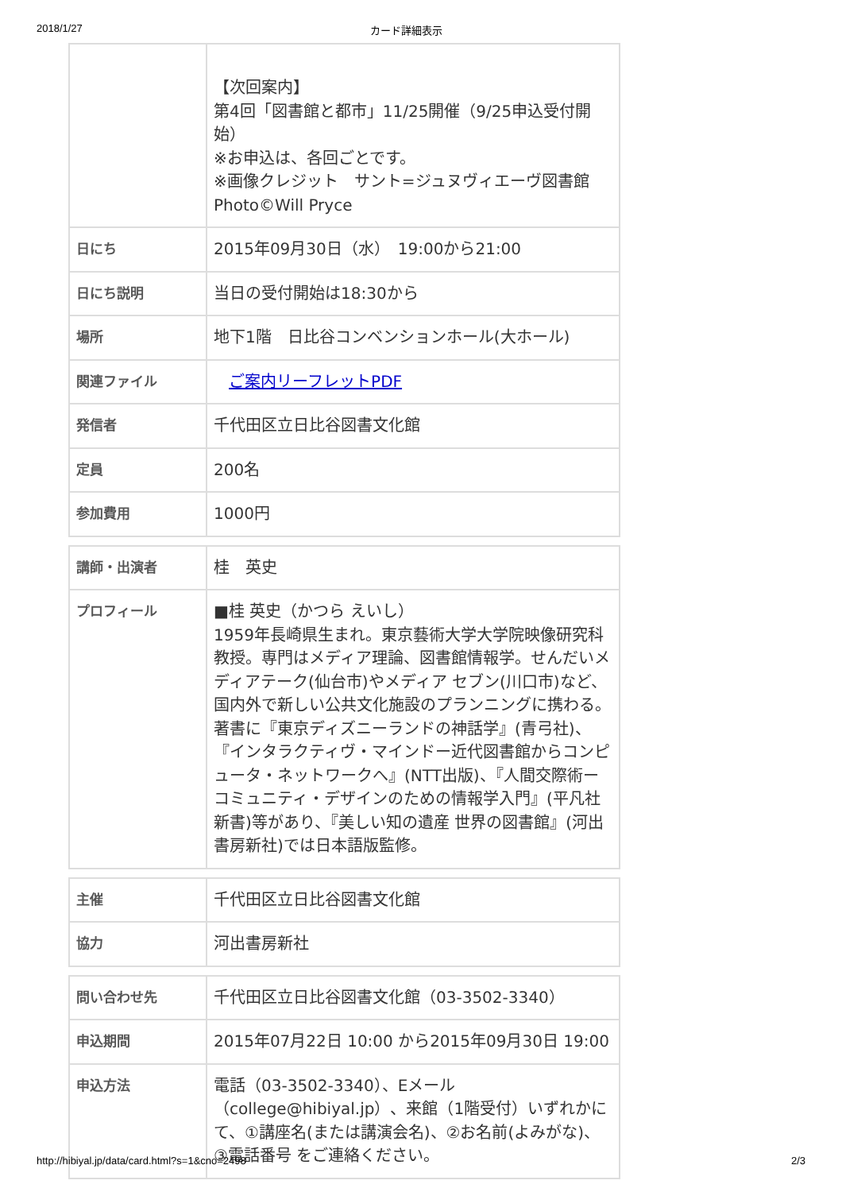2018/1/27 カード詳細表示
| | 【次回案内】 第4回「図書館と都市」11/25開催（9/25申込受付開始） ※お申込は、各回ごとです。 ※画像クレジット サント=ジュヌヴィエーヴ図書館 Photo©Will Pryce |
| 日にち | 2015年09月30日（水） 19:00から21:00 |
| 日にち説明 | 当日の受付開始は18:30から |
| 場所 | 地下1階 日比谷コンベンションホール(大ホール) |
| 関連ファイル | ご案内リーフレットPDF |
| 発信者 | 千代田区立日比谷図書文化館 |
| 定員 | 200名 |
| 参加費用 | 1000円 |
| 講師・出演者 | 桂 英史 |
| プロフィール | ■桂 英史（かつら えいし） 1959年長崎県生まれ。東京藝術大学大学院映像研究科教授。専門はメディア理論、図書館情報学。せんだいメディアテーク(仙台市)やメディア セブン(川口市)など、国内外で新しい公共文化施設のプランニングに携わる。 著書に『東京ディズニーランドの神話学』(青弓社)、『インタラクティヴ・マインドー近代図書館からコンピュータ・ネットワークへ』(NTT出版)、『人間交際術ーコミュニティ・デザインのための情報学入門』(平凡社新書)等があり、『美しい知の遺産 世界の図書館』(河出書房新社)では日本語版監修。 |
| 主催 | 千代田区立日比谷図書文化館 |
| 協力 | 河出書房新社 |
| 問い合わせ先 | 千代田区立日比谷図書文化館（03-3502-3340） |
| 申込期間 | 2015年07月22日 10:00 から2015年09月30日 19:00 |
| 申込方法 | 電話（03-3502-3340）、Eメール（college@hibiyal.jp）、来館（1階受付）いずれかにて、①講座名(または講演会名)、②お名前(よみがな)、③電話番号 をご連絡ください。 |
http://hibiyal.jp/data/card.html?s=1&cno=2498 2/3